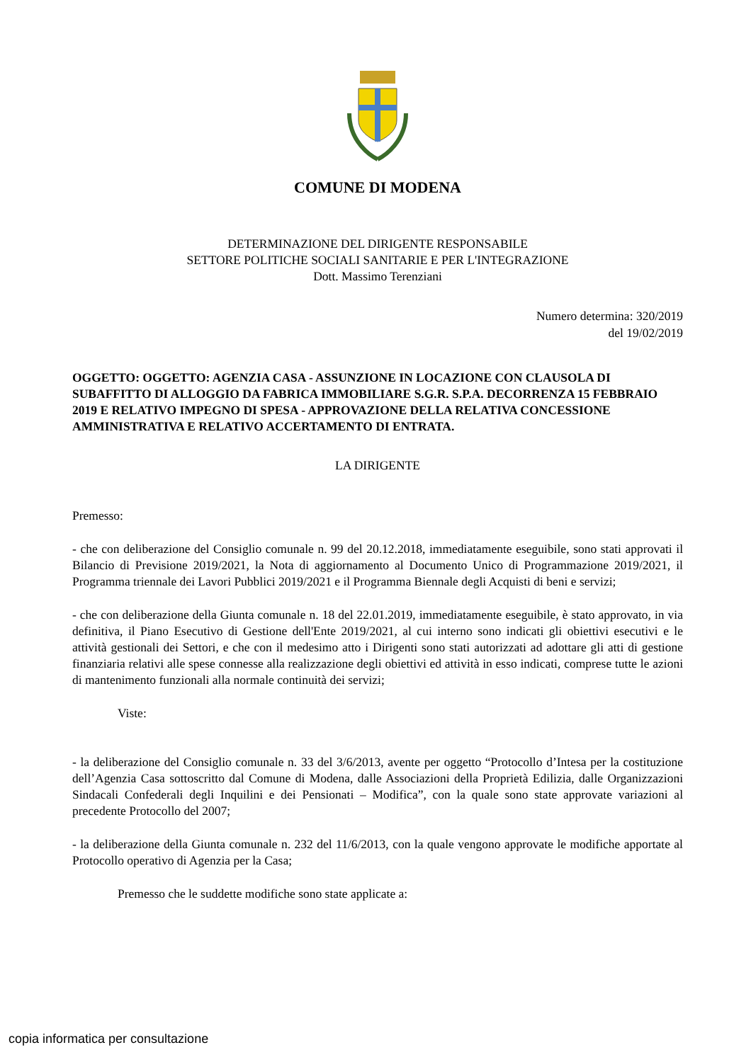COMUNE DI MODENA
DETERMINAZIONE DEL DIRIGENTE RESPONSABILE
SETTORE POLITICHE SOCIALI SANITARIE E PER L'INTEGRAZIONE
Dott. Massimo Terenziani
Numero determina: 320/2019
del 19/02/2019
OGGETTO: OGGETTO: AGENZIA CASA - ASSUNZIONE IN LOCAZIONE CON CLAUSOLA DI SUBAFFITTO DI ALLOGGIO DA FABRICA IMMOBILIARE S.G.R. S.P.A. DECORRENZA 15 FEBBRAIO 2019 E RELATIVO IMPEGNO DI SPESA - APPROVAZIONE DELLA RELATIVA CONCESSIONE AMMINISTRATIVA E RELATIVO ACCERTAMENTO DI ENTRATA.
LA DIRIGENTE
Premesso:
- che con deliberazione del Consiglio comunale n. 99 del 20.12.2018, immediatamente eseguibile, sono stati approvati il Bilancio di Previsione 2019/2021, la Nota di aggiornamento al Documento Unico di Programmazione 2019/2021, il Programma triennale dei Lavori Pubblici 2019/2021 e il Programma Biennale degli Acquisti di beni e servizi;
- che con deliberazione della Giunta comunale n. 18 del 22.01.2019, immediatamente eseguibile, è stato approvato, in via definitiva, il Piano Esecutivo di Gestione dell'Ente 2019/2021, al cui interno sono indicati gli obiettivi esecutivi e le attività gestionali dei Settori, e che con il medesimo atto i Dirigenti sono stati autorizzati ad adottare gli atti di gestione finanziaria relativi alle spese connesse alla realizzazione degli obiettivi ed attività in esso indicati, comprese tutte le azioni di mantenimento funzionali alla normale continuità dei servizi;
Viste:
- la deliberazione del Consiglio comunale n. 33 del 3/6/2013, avente per oggetto “Protocollo d’Intesa per la costituzione dell’Agenzia Casa sottoscritto dal Comune di Modena, dalle Associazioni della Proprietà Edilizia, dalle Organizzazioni Sindacali Confederali degli Inquilini e dei Pensionati – Modifica”, con la quale sono state approvate variazioni al precedente Protocollo del 2007;
- la deliberazione della Giunta comunale n. 232 del 11/6/2013, con la quale vengono approvate le modifiche apportate al Protocollo operativo di Agenzia per la Casa;
Premesso che le suddette modifiche sono state applicate a:
copia informatica per consultazione